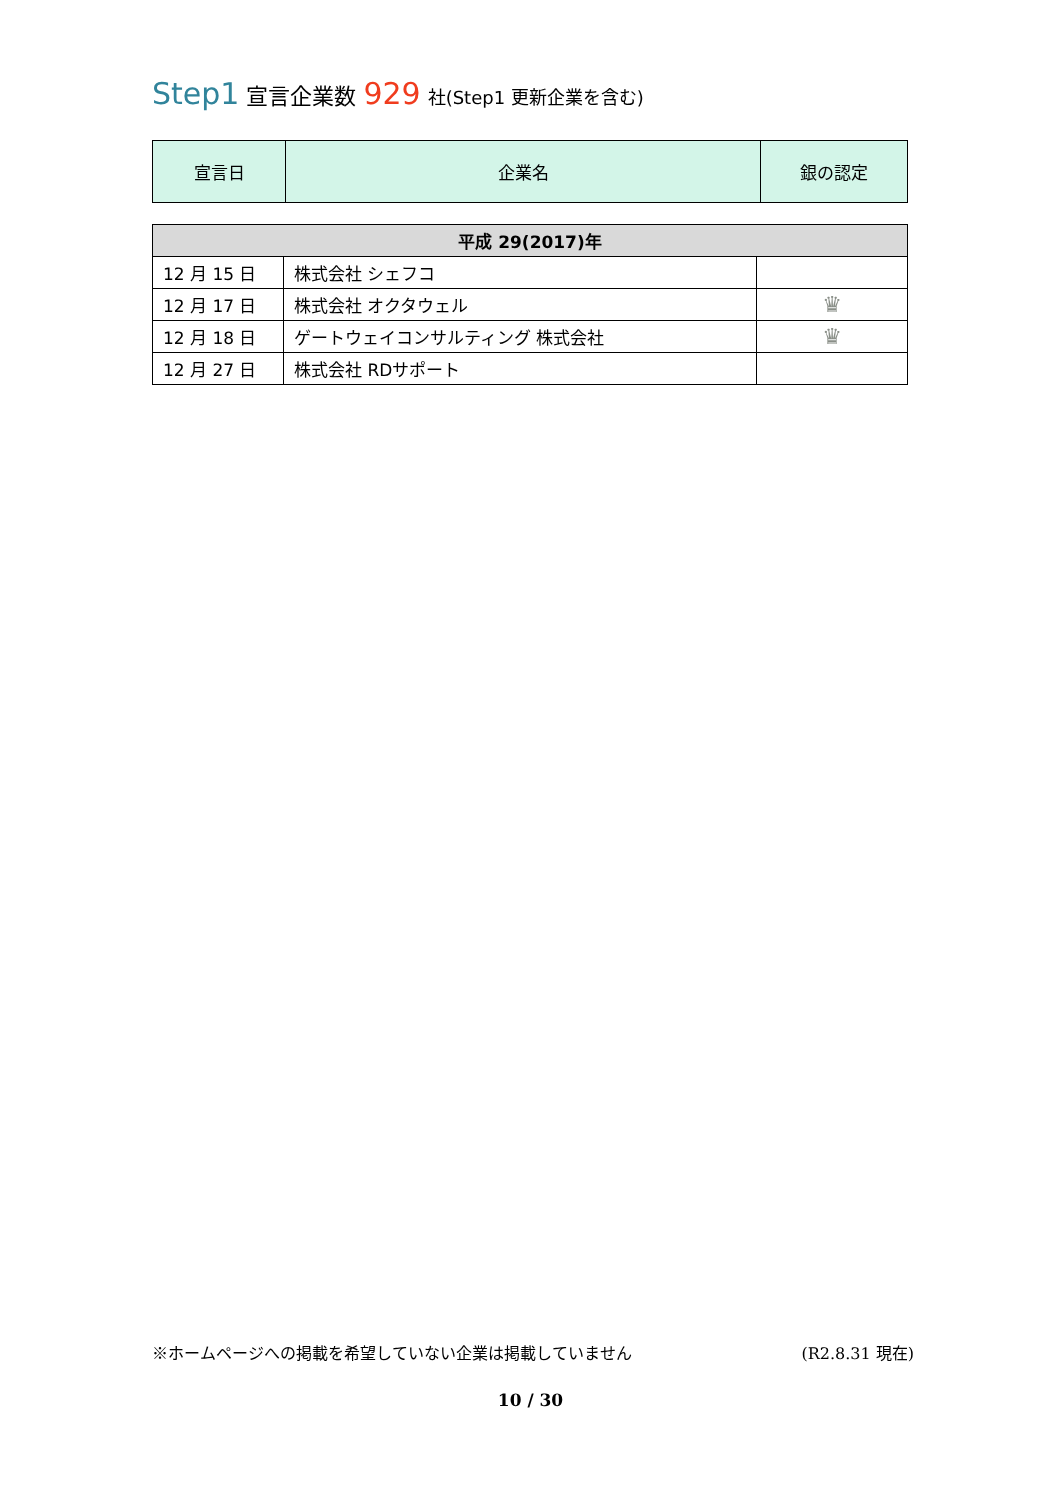Step1 宣言企業数 929 社(Step1 更新企業を含む)
| 宣言日 | 企業名 | 銀の認定 |
| --- | --- | --- |
| 平成 29(2017)年 | | |
| 12 月 15 日 | 株式会社 シェフコ | |
| 12 月 17 日 | 株式会社 オクタウェル | ♛ |
| 12 月 18 日 | ゲートウェイコンサルティング 株式会社 | ♛ |
| 12 月 27 日 | 株式会社 RDサポート | |
※ホームページへの掲載を希望していない企業は掲載していません (R2.8.31 現在)
10 / 30